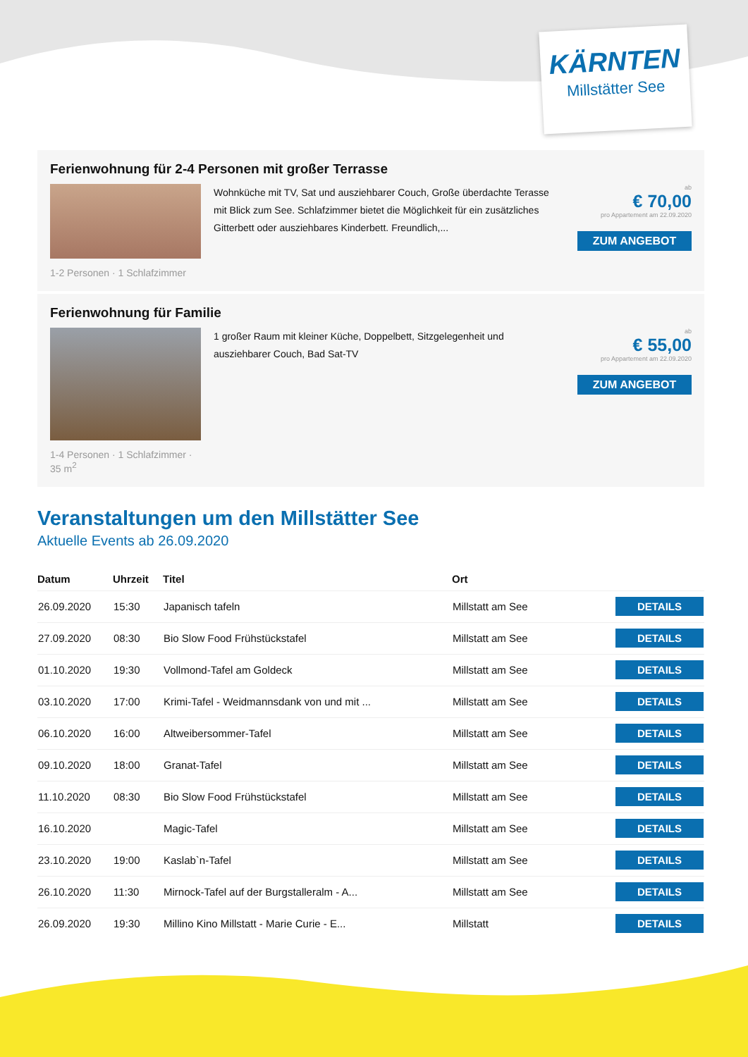KÄRNTEN
Millstätter See
Ferienwohnung für 2-4 Personen mit großer Terrasse
1-2 Personen · 1 Schlafzimmer
Wohnküche mit TV, Sat und ausziehbarer Couch, Große überdachte Terasse mit Blick zum See. Schlafzimmer bietet die Möglichkeit für ein zusätzliches Gitterbett oder ausziehbares Kinderbett. Freundlich,...
ab
€ 70,00
pro Appartement am 22.09.2020
ZUM ANGEBOT
Ferienwohnung für Familie
1-4 Personen · 1 Schlafzimmer · 35 m<sup>2</sup>
1 großer Raum mit kleiner Küche, Doppelbett, Sitzgelegenheit und ausziehbarer Couch, Bad Sat-TV
ab
€ 55,00
pro Appartement am 22.09.2020
ZUM ANGEBOT
Veranstaltungen um den Millstätter See
Aktuelle Events ab 26.09.2020
| Datum | Uhrzeit | Titel | Ort | |
| --- | --- | --- | --- | --- |
| 26.09.2020 | 15:30 | Japanisch tafeln | Millstatt am See | DETAILS |
| 27.09.2020 | 08:30 | Bio Slow Food Frühstückstafel | Millstatt am See | DETAILS |
| 01.10.2020 | 19:30 | Vollmond-Tafel am Goldeck | Millstatt am See | DETAILS |
| 03.10.2020 | 17:00 | Krimi-Tafel - Weidmannsdank von und mit ... | Millstatt am See | DETAILS |
| 06.10.2020 | 16:00 | Altweibersommer-Tafel | Millstatt am See | DETAILS |
| 09.10.2020 | 18:00 | Granat-Tafel | Millstatt am See | DETAILS |
| 11.10.2020 | 08:30 | Bio Slow Food Frühstückstafel | Millstatt am See | DETAILS |
| 16.10.2020 | | Magic-Tafel | Millstatt am See | DETAILS |
| 23.10.2020 | 19:00 | Kaslab`n-Tafel | Millstatt am See | DETAILS |
| 26.10.2020 | 11:30 | Mirnock-Tafel auf der Burgstalleralm - A... | Millstatt am See | DETAILS |
| 26.09.2020 | 19:30 | Millino Kino Millstatt - Marie Curie - E... | Millstatt | DETAILS |